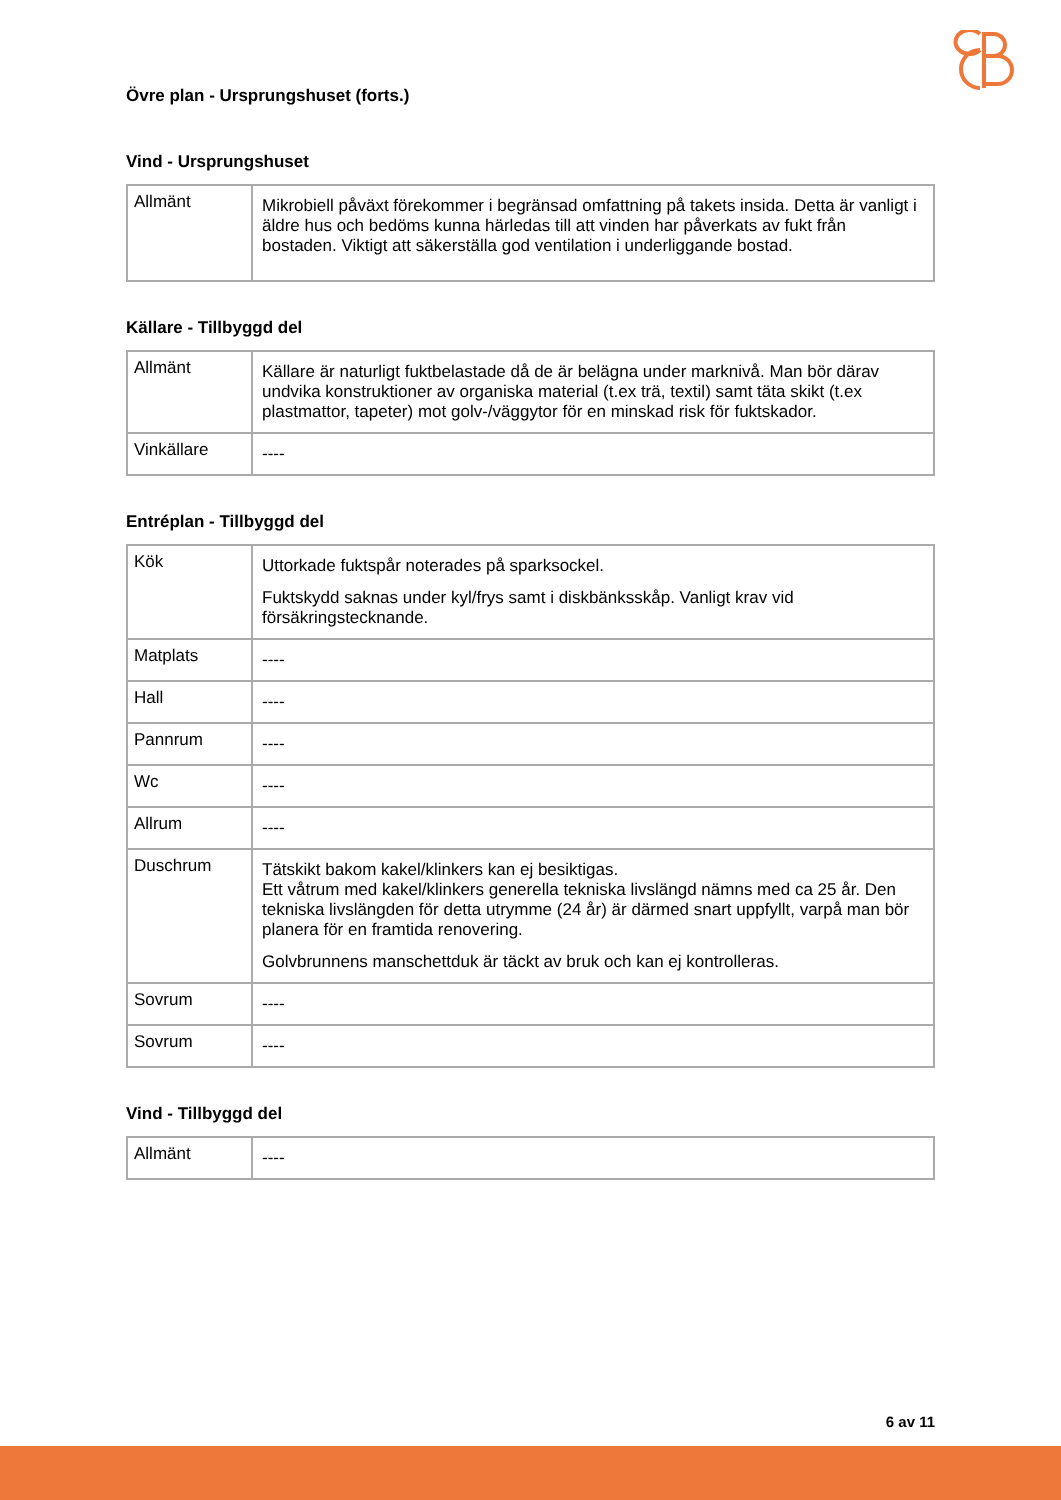Övre plan - Ursprungshuset (forts.)
Vind - Ursprungshuset
| Allmänt | Mikrobiell påväxt förekommer i begränsad omfattning på takets insida. Detta är vanligt i äldre hus och bedöms kunna härledas till att vinden har påverkats av fukt från bostaden. Viktigt att säkerställa god ventilation i underliggande bostad. |
Källare - Tillbyggd del
| Allmänt | Källare är naturligt fuktbelastade då de är belägna under marknivå. Man bör därav undvika konstruktioner av organiska material (t.ex trä, textil) samt täta skikt (t.ex plastmattor, tapeter) mot golv-/väggytor för en minskad risk för fuktskador. |
| Vinkällare | ---- |
Entréplan - Tillbyggd del
| Kök | Uttorkade fuktspår noterades på sparksockel. Fuktskydd saknas under kyl/frys samt i diskbänksskåp. Vanligt krav vid försäkringstecknande. |
| Matplats | ---- |
| Hall | ---- |
| Pannrum | ---- |
| Wc | ---- |
| Allrum | ---- |
| Duschrum | Tätskikt bakom kakel/klinkers kan ej besiktigas. Ett våtrum med kakel/klinkers generella tekniska livslängd nämns med ca 25 år. Den tekniska livslängden för detta utrymme (24 år) är därmed snart uppfyllt, varpå man bör planera för en framtida renovering. Golvbrunnens manschettduk är täckt av bruk och kan ej kontrolleras. |
| Sovrum | ---- |
| Sovrum | ---- |
Vind - Tillbyggd del
| Allmänt | ---- |
6 av 11